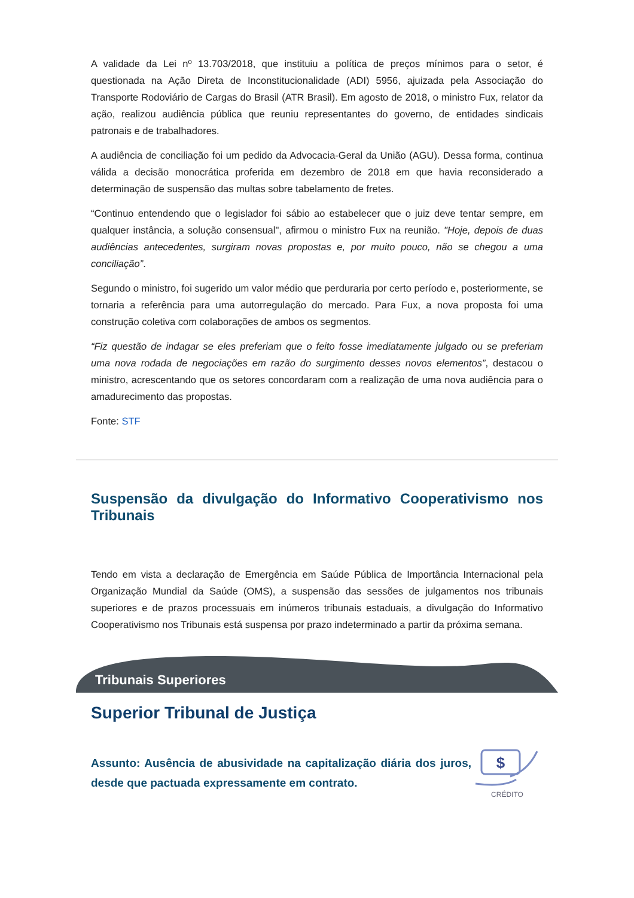A validade da Lei nº 13.703/2018, que instituiu a política de preços mínimos para o setor, é questionada na Ação Direta de Inconstitucionalidade (ADI) 5956, ajuizada pela Associação do Transporte Rodoviário de Cargas do Brasil (ATR Brasil). Em agosto de 2018, o ministro Fux, relator da ação, realizou audiência pública que reuniu representantes do governo, de entidades sindicais patronais e de trabalhadores.
A audiência de conciliação foi um pedido da Advocacia-Geral da União (AGU). Dessa forma, continua válida a decisão monocrática proferida em dezembro de 2018 em que havia reconsiderado a determinação de suspensão das multas sobre tabelamento de fretes.
“Continuo entendendo que o legislador foi sábio ao estabelecer que o juiz deve tentar sempre, em qualquer instância, a solução consensual", afirmou o ministro Fux na reunião. "Hoje, depois de duas audiências antecedentes, surgiram novas propostas e, por muito pouco, não se chegou a uma conciliação”.
Segundo o ministro, foi sugerido um valor médio que perduraria por certo período e, posteriormente, se tornaria a referência para uma autorregulação do mercado. Para Fux, a nova proposta foi uma construção coletiva com colaborações de ambos os segmentos.
“Fiz questão de indagar se eles preferiam que o feito fosse imediatamente julgado ou se preferiam uma nova rodada de negociações em razão do surgimento desses novos elementos”, destacou o ministro, acrescentando que os setores concordaram com a realização de uma nova audiência para o amadurecimento das propostas.
Fonte: STF
Suspensão da divulgação do Informativo Cooperativismo nos Tribunais
Tendo em vista a declaração de Emergência em Saúde Pública de Importância Internacional pela Organização Mundial da Saúde (OMS), a suspensão das sessões de julgamentos nos tribunais superiores e de prazos processuais em inúmeros tribunais estaduais, a divulgação do Informativo Cooperativismo nos Tribunais está suspensa por prazo indeterminado a partir da próxima semana.
Tribunais Superiores
Superior Tribunal de Justiça
Assunto: Ausência de abusividade na capitalização diária dos juros, desde que pactuada expressamente em contrato.
$
CRÉDITO